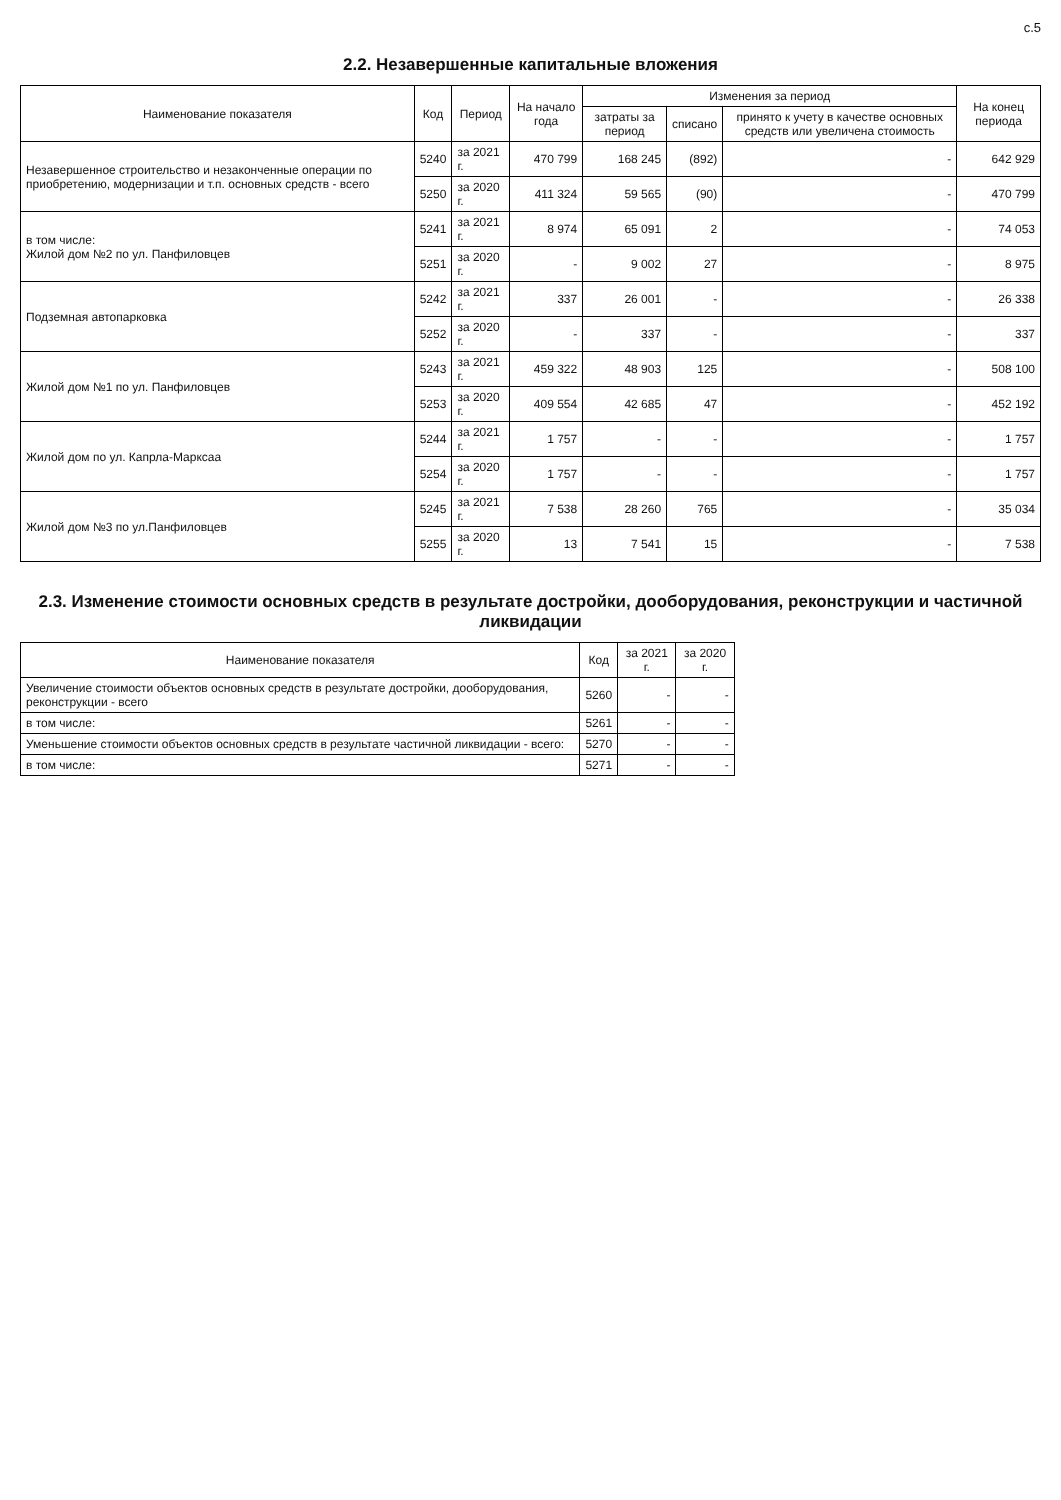с.5
2.2. Незавершенные капитальные вложения
| Наименование показателя | Код | Период | На начало года | Изменения за период | | | На конец периода |
| --- | --- | --- | --- | --- | --- | --- | --- |
| | | | | затраты за период | списано | принято к учету в качестве основных средств или увеличена стоимость | |
| Незавершенное строительство и незаконченные операции по приобретению, модернизации и т.п. основных средств - всего | 5240 | за 2021 г. | 470 799 | 168 245 | (892) | - | 642 929 |
| | 5250 | за 2020 г. | 411 324 | 59 565 | (90) | - | 470 799 |
| в том числе: Жилой дом №2 по ул. Панфиловцев | 5241 | за 2021 г. | 8 974 | 65 091 | 2 | - | 74 053 |
| | 5251 | за 2020 г. | - | 9 002 | 27 | - | 8 975 |
| Подземная автопарковка | 5242 | за 2021 г. | 337 | 26 001 | - | - | 26 338 |
| | 5252 | за 2020 г. | - | 337 | - | - | 337 |
| Жилой дом №1 по ул. Панфиловцев | 5243 | за 2021 г. | 459 322 | 48 903 | 125 | - | 508 100 |
| | 5253 | за 2020 г. | 409 554 | 42 685 | 47 | - | 452 192 |
| Жилой дом по ул. Капрла-Марксаа | 5244 | за 2021 г. | 1 757 | - | - | - | 1 757 |
| | 5254 | за 2020 г. | 1 757 | - | - | - | 1 757 |
| Жилой дом №3 по ул.Панфиловцев | 5245 | за 2021 г. | 7 538 | 28 260 | 765 | - | 35 034 |
| | 5255 | за 2020 г. | 13 | 7 541 | 15 | - | 7 538 |
2.3. Изменение стоимости основных средств в результате достройки, дооборудования, реконструкции и частичной ликвидации
| Наименование показателя | Код | за 2021 г. | за 2020 г. |
| --- | --- | --- | --- |
| Увеличение стоимости объектов основных средств в результате достройки, дооборудования, реконструкции - всего | 5260 | - | - |
| в том числе: | 5261 | - | - |
| Уменьшение стоимости объектов основных средств в результате частичной ликвидации - всего: | 5270 | - | - |
| в том числе: | 5271 | - | - |